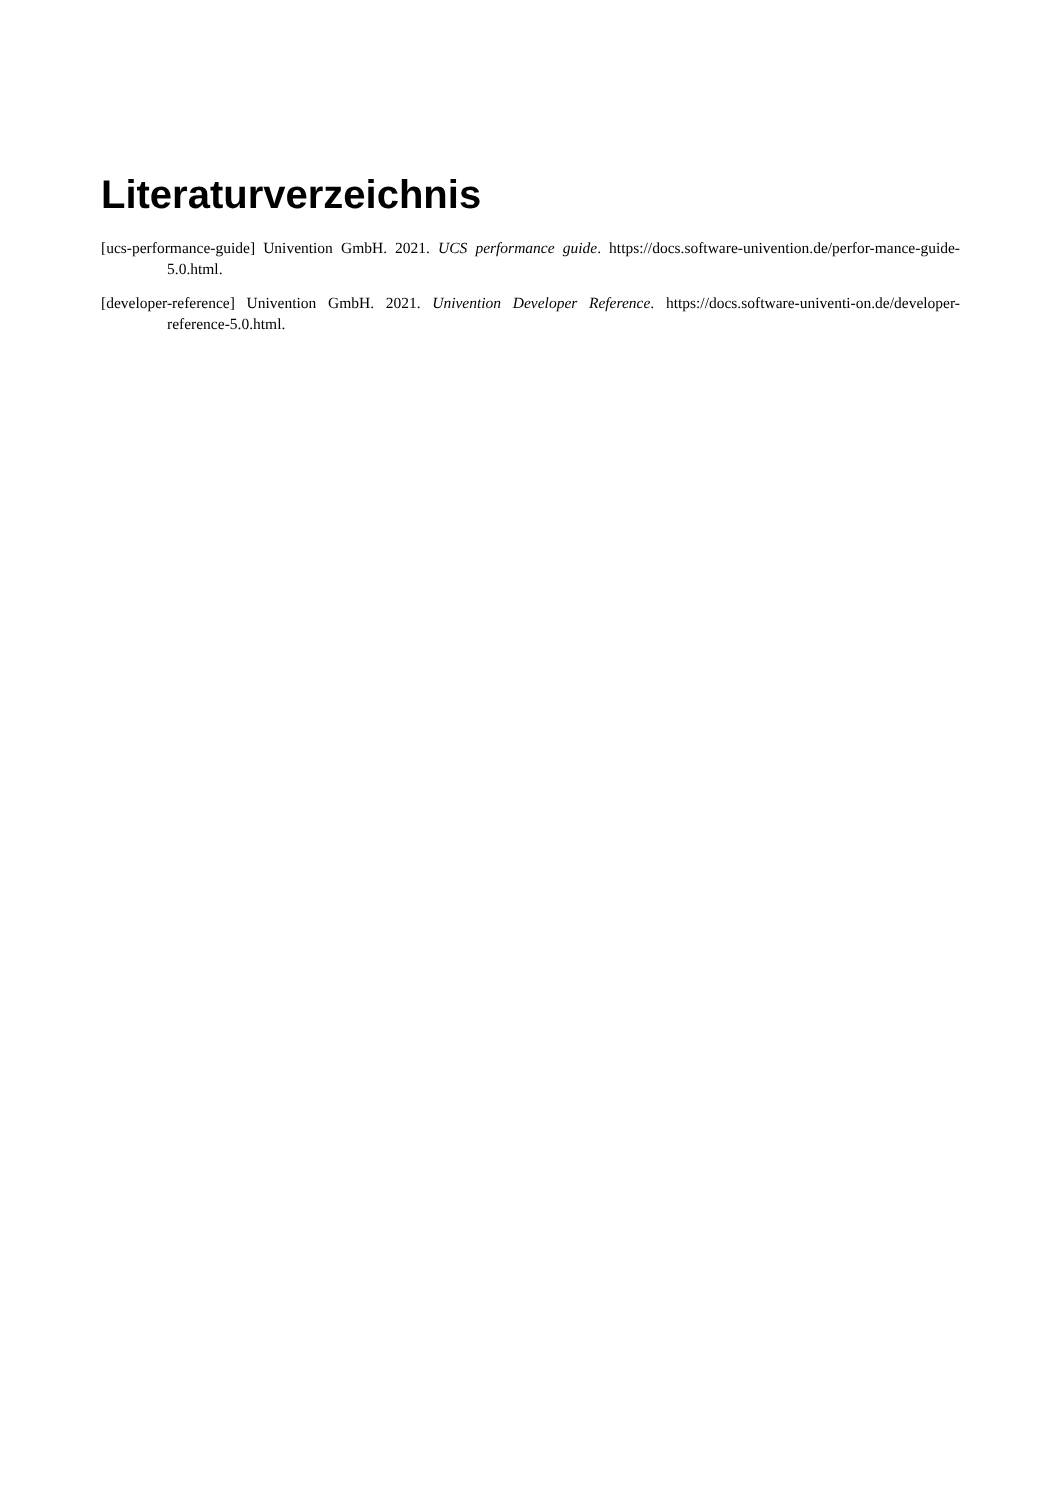Literaturverzeichnis
[ucs-performance-guide] Univention GmbH. 2021. UCS performance guide. https://docs.software-univention.de/perfor-mance-guide-5.0.html.
[developer-reference] Univention GmbH. 2021. Univention Developer Reference. https://docs.software-univenti-on.de/developer-reference-5.0.html.